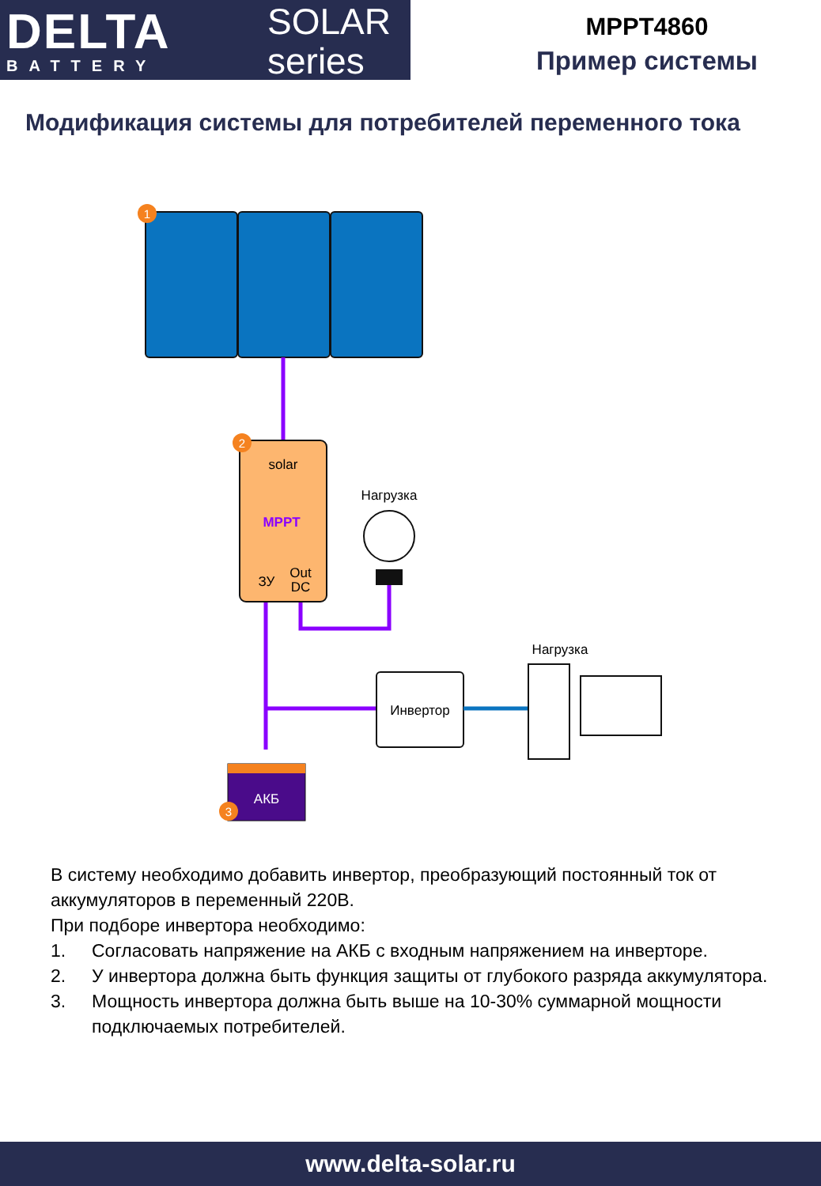DELTA
BATTERY
SOLAR
series
MPPT4860
Пример системы
Модификация системы для потребителей переменного тока
1
2
solar
MPPT
ЗУ
Out
DC
Нагрузка
Инвертор
Нагрузка
АКБ
3
В систему необходимо добавить инвертор, преобразующий постоянный ток от аккумуляторов в переменный 220В.
При подборе инвертора необходимо:
1. Согласовать напряжение на АКБ с входным напряжением на инверторе.
2. У инвертора должна быть функция защиты от глубокого разряда аккумулятора.
3. Мощность инвертора должна быть выше на 10-30% суммарной мощности подключаемых потребителей.
www.delta-solar.ru